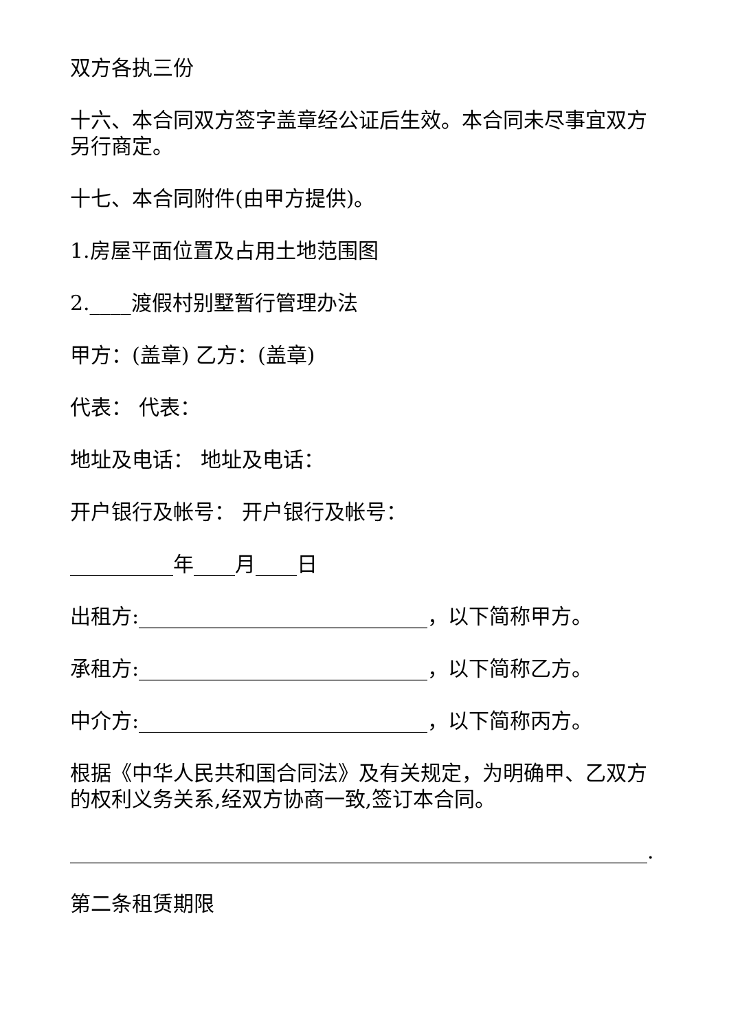双方各执三份
十六、本合同双方签字盖章经公证后生效。本合同未尽事宜双方另行商定。
十七、本合同附件(由甲方提供)。
1.房屋平面位置及占用土地范围图
2.____渡假村别墅暂行管理办法
甲方：(盖章) 乙方：(盖章)
代表： 代表：
地址及电话： 地址及电话：
开户银行及帐号： 开户银行及帐号：
__________年____月____日
出租方:____________________________，以下简称甲方。
承租方:____________________________，以下简称乙方。
中介方:____________________________，以下简称丙方。
根据《中华人民共和国合同法》及有关规定，为明确甲、乙双方的权利义务关系,经双方协商一致,签订本合同。
________________________________________________________.
第二条租赁期限